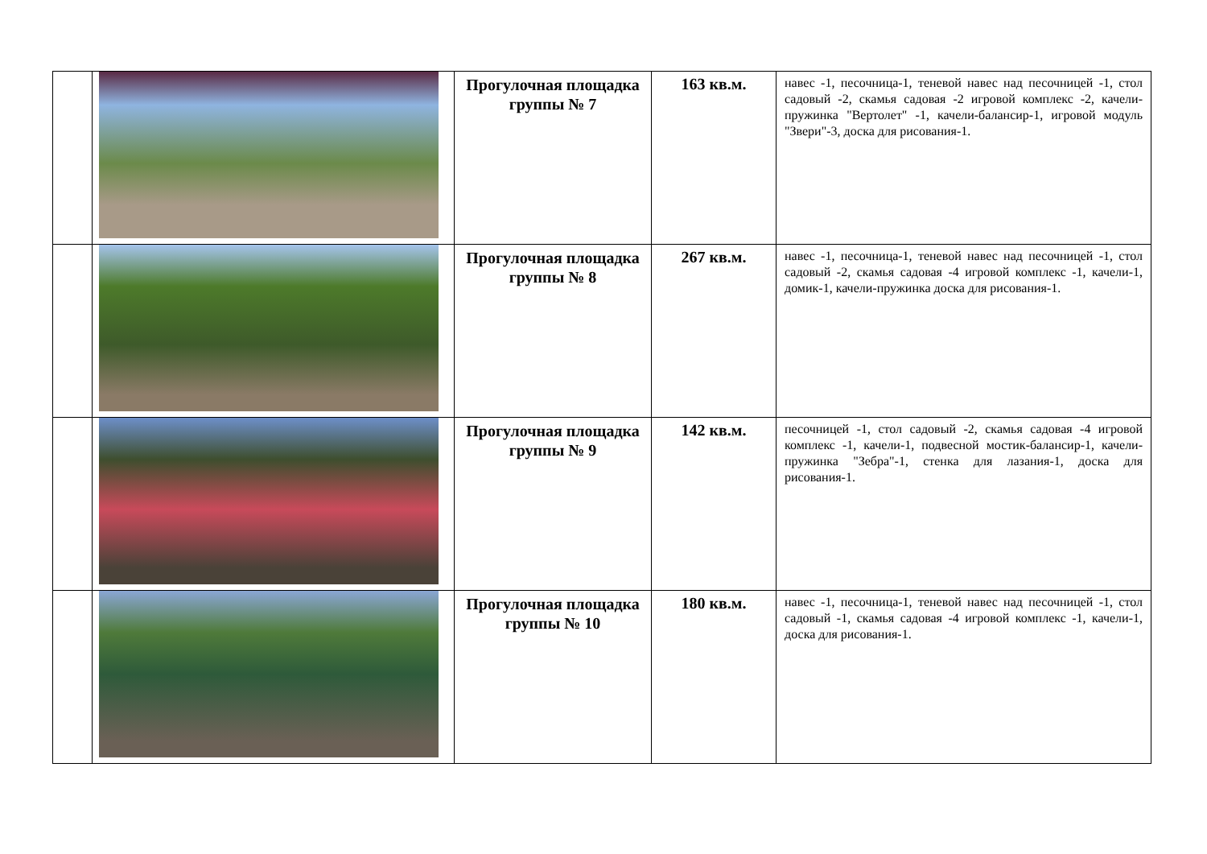| | | Прогулочная площадка группы № 7 | 163 кв.м. | навес -1, песочница-1, теневой навес над песочницей -1, стол садовый -2, скамья садовая -2 игровой комплекс -2, качели-пружинка "Вертолет" -1, качели-балансир-1, игровой модуль "Звери"-3, доска для рисования-1. |
| | | Прогулочная площадка группы № 8 | 267 кв.м. | навес -1, песочница-1, теневой навес над песочницей -1, стол садовый -2, скамья садовая -4 игровой комплекс -1, качели-1, домик-1, качели-пружинка доска для рисования-1. |
| | | Прогулочная площадка группы № 9 | 142 кв.м. | песочницей -1, стол садовый -2, скамья садовая -4 игровой комплекс -1, качели-1, подвесной мостик-балансир-1, качели-пружинка "Зебра"-1, стенка для лазания-1, доска для рисования-1. |
| | | Прогулочная площадка группы № 10 | 180 кв.м. | навес -1, песочница-1, теневой навес над песочницей -1, стол садовый -1, скамья садовая -4 игровой комплекс -1, качели-1, доска для рисования-1. |